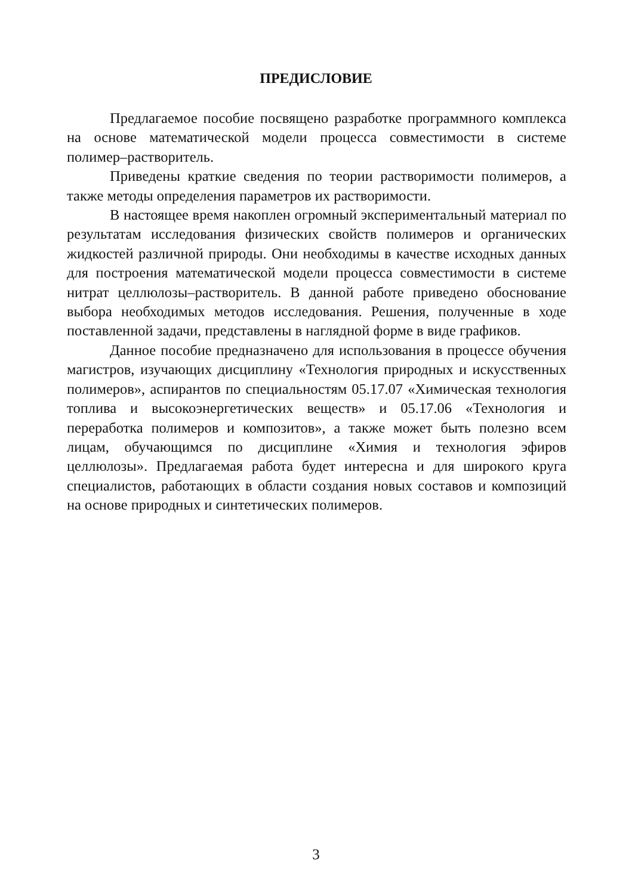ПРЕДИСЛОВИЕ
Предлагаемое пособие посвящено разработке программного комплекса на основе математической модели процесса совместимости в системе полимер–растворитель.
Приведены краткие сведения по теории растворимости полимеров, а также методы определения параметров их растворимости.
В настоящее время накоплен огромный экспериментальный материал по результатам исследования физических свойств полимеров и органических жидкостей различной природы. Они необходимы в качестве исходных данных для построения математической модели процесса совместимости в системе нитрат целлюлозы–растворитель. В данной работе приведено обоснование выбора необходимых методов исследования. Решения, полученные в ходе поставленной задачи, представлены в наглядной форме в виде графиков.
Данное пособие предназначено для использования в процессе обучения магистров, изучающих дисциплину «Технология природных и искусственных полимеров», аспирантов по специальностям 05.17.07 «Химическая технология топлива и высокоэнергетических веществ» и 05.17.06 «Технология и переработка полимеров и композитов», а также может быть полезно всем лицам, обучающимся по дисциплине «Химия и технология эфиров целлюлозы». Предлагаемая работа будет интересна и для широкого круга специалистов, работающих в области создания новых составов и композиций на основе природных и синтетических полимеров.
3